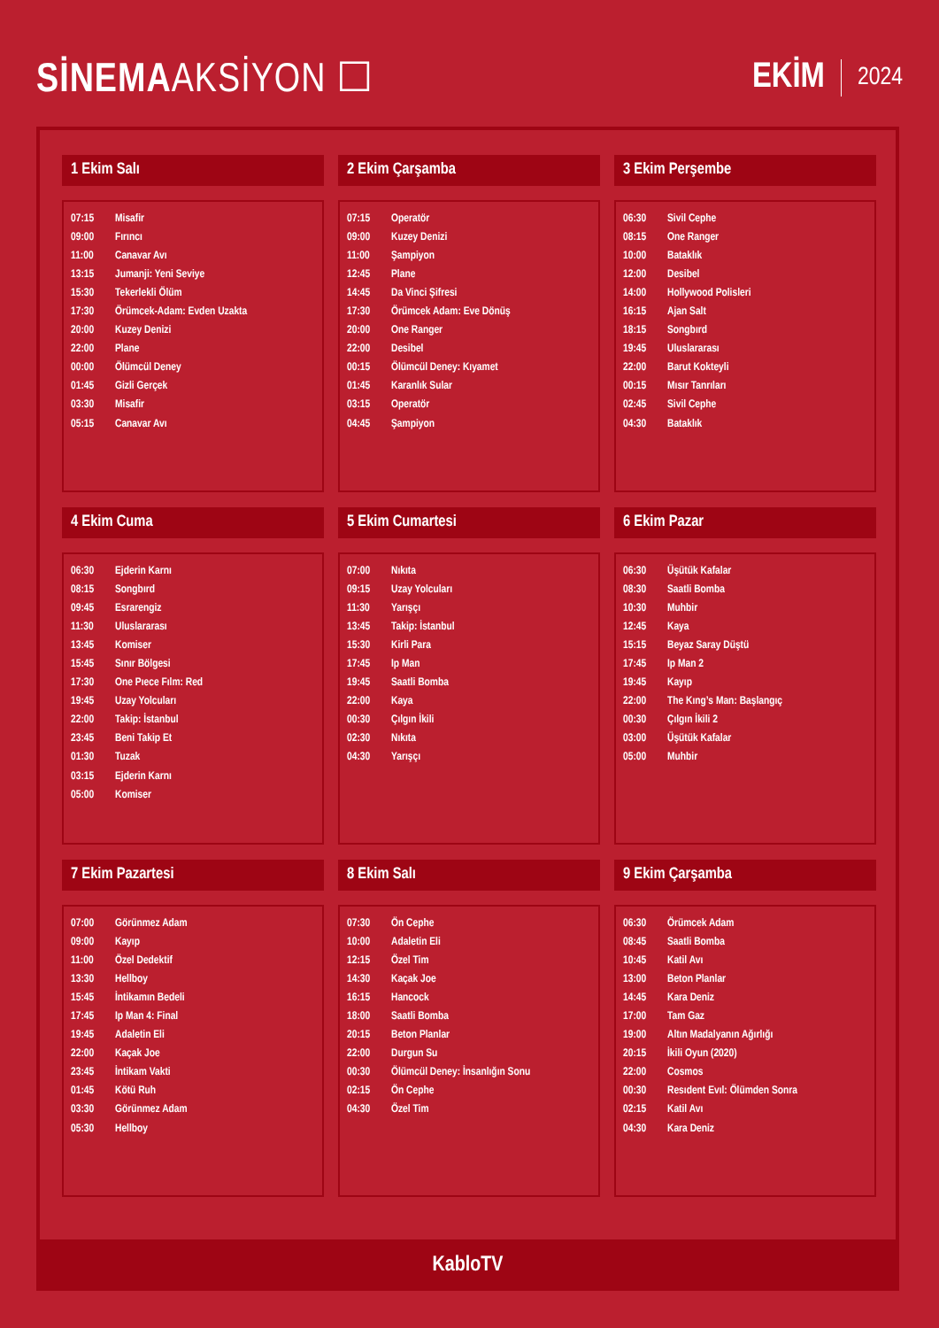SİNEMAAKSİYON ☐
EKİM 2024
1 Ekim Salı
| 07:15 | Misafir |
| 09:00 | Fırıncı |
| 11:00 | Canavar Avı |
| 13:15 | Jumanji: Yeni Seviye |
| 15:30 | Tekerlekli Ölüm |
| 17:30 | Örümcek-Adam: Evden Uzakta |
| 20:00 | Kuzey Denizi |
| 22:00 | Plane |
| 00:00 | Ölümcül Deney |
| 01:45 | Gizli Gerçek |
| 03:30 | Misafir |
| 05:15 | Canavar Avı |
2 Ekim Çarşamba
| 07:15 | Operatör |
| 09:00 | Kuzey Denizi |
| 11:00 | Şampiyon |
| 12:45 | Plane |
| 14:45 | Da Vinci Şifresi |
| 17:30 | Örümcek Adam: Eve Dönüş |
| 20:00 | One Ranger |
| 22:00 | Desibel |
| 00:15 | Ölümcül Deney: Kıyamet |
| 01:45 | Karanlık Sular |
| 03:15 | Operatör |
| 04:45 | Şampiyon |
3 Ekim Perşembe
| 06:30 | Sivil Cephe |
| 08:15 | One Ranger |
| 10:00 | Bataklık |
| 12:00 | Desibel |
| 14:00 | Hollywood Polisleri |
| 16:15 | Ajan Salt |
| 18:15 | Songbırd |
| 19:45 | Uluslararası |
| 22:00 | Barut Kokteyli |
| 00:15 | Mısır Tanrıları |
| 02:45 | Sivil Cephe |
| 04:30 | Bataklık |
4 Ekim Cuma
| 06:30 | Ejderin Karnı |
| 08:15 | Songbırd |
| 09:45 | Esrarengiz |
| 11:30 | Uluslararası |
| 13:45 | Komiser |
| 15:45 | Sınır Bölgesi |
| 17:30 | One Pıece Fılm: Red |
| 19:45 | Uzay Yolcuları |
| 22:00 | Takip: İstanbul |
| 23:45 | Beni Takip Et |
| 01:30 | Tuzak |
| 03:15 | Ejderin Karnı |
| 05:00 | Komiser |
5 Ekim Cumartesi
| 07:00 | Nıkıta |
| 09:15 | Uzay Yolcuları |
| 11:30 | Yarışçı |
| 13:45 | Takip: İstanbul |
| 15:30 | Kirli Para |
| 17:45 | Ip Man |
| 19:45 | Saatli Bomba |
| 22:00 | Kaya |
| 00:30 | Çılgın İkili |
| 02:30 | Nıkıta |
| 04:30 | Yarışçı |
6 Ekim Pazar
| 06:30 | Üşütük Kafalar |
| 08:30 | Saatli Bomba |
| 10:30 | Muhbir |
| 12:45 | Kaya |
| 15:15 | Beyaz Saray Düştü |
| 17:45 | Ip Man 2 |
| 19:45 | Kayıp |
| 22:00 | The Kıng’s Man: Başlangıç |
| 00:30 | Çılgın İkili 2 |
| 03:00 | Üşütük Kafalar |
| 05:00 | Muhbir |
7 Ekim Pazartesi
| 07:00 | Görünmez Adam |
| 09:00 | Kayıp |
| 11:00 | Özel Dedektif |
| 13:30 | Hellboy |
| 15:45 | İntikamın Bedeli |
| 17:45 | Ip Man 4: Final |
| 19:45 | Adaletin Eli |
| 22:00 | Kaçak Joe |
| 23:45 | İntikam Vakti |
| 01:45 | Kötü Ruh |
| 03:30 | Görünmez Adam |
| 05:30 | Hellboy |
8 Ekim Salı
| 07:30 | Ön Cephe |
| 10:00 | Adaletin Eli |
| 12:15 | Özel Tim |
| 14:30 | Kaçak Joe |
| 16:15 | Hancock |
| 18:00 | Saatli Bomba |
| 20:15 | Beton Planlar |
| 22:00 | Durgun Su |
| 00:30 | Ölümcül Deney: İnsanlığın Sonu |
| 02:15 | Ön Cephe |
| 04:30 | Özel Tim |
9 Ekim Çarşamba
| 06:30 | Örümcek Adam |
| 08:45 | Saatli Bomba |
| 10:45 | Katil Avı |
| 13:00 | Beton Planlar |
| 14:45 | Kara Deniz |
| 17:00 | Tam Gaz |
| 19:00 | Altın Madalyanın Ağırlığı |
| 20:15 | İkili Oyun (2020) |
| 22:00 | Cosmos |
| 00:30 | Resıdent Evıl: Ölümden Sonra |
| 02:15 | Katil Avı |
| 04:30 | Kara Deniz |
KabloTV